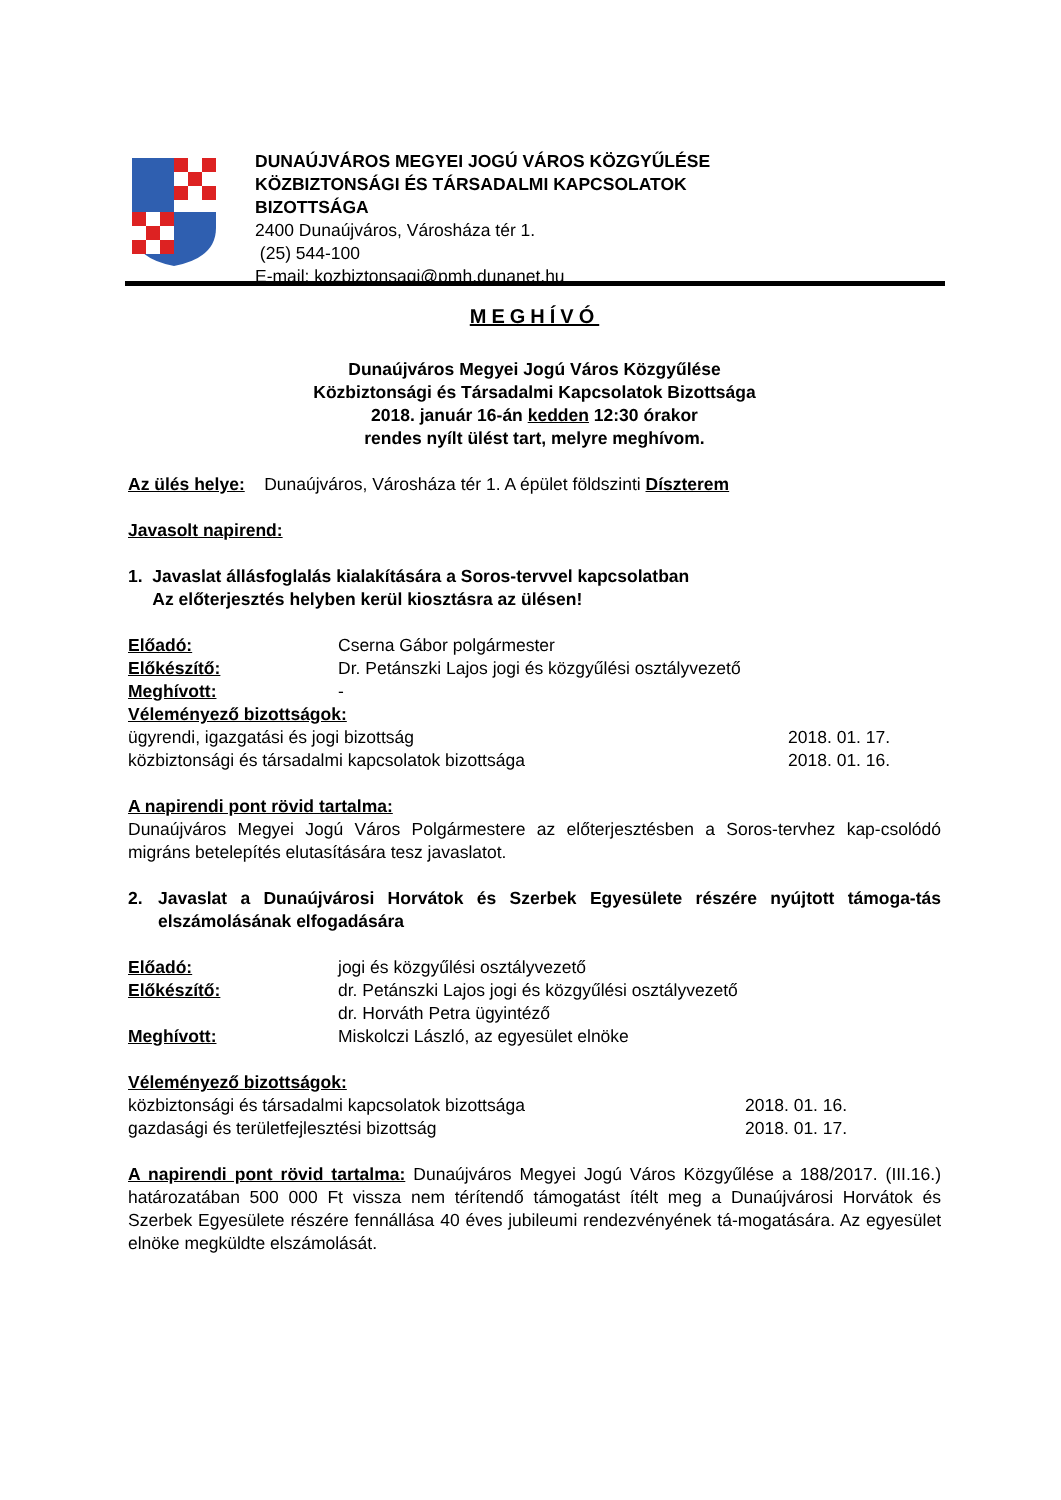DUNAÚJVÁROS MEGYEI JOGÚ VÁROS KÖZGYŰLÉSE
KÖZBIZTONSÁGI ÉS TÁRSADALMI KAPCSOLATOK
BIZOTTSÁGA
2400 Dunaújváros, Városháza tér 1.
(25) 544-100
E-mail: kozbiztonsagi@pmh.dunanet.hu
MEGHÍVÓ
Dunaújváros Megyei Jogú Város Közgyűlése
Közbiztonsági és Társadalmi Kapcsolatok Bizottsága
2018. január 16-án kedden 12:30 órakor
rendes nyílt ülést tart, melyre meghívom.
Az ülés helye: Dunaújváros, Városháza tér 1. A épület földszinti Díszterem
Javasolt napirend:
1. Javaslat állásfoglalás kialakítására a Soros-tervvel kapcsolatban
Az előterjesztés helyben kerül kiosztásra az ülésen!
Előadó: Cserna Gábor polgármester
Előkészítő: Dr. Petánszki Lajos jogi és közgyűlési osztályvezető
Meghívott: -
Véleményező bizottságok:
ügyrendi, igazgatási és jogi bizottság 2018. 01. 17.
közbiztonsági és társadalmi kapcsolatok bizottsága 2018. 01. 16.
A napirendi pont rövid tartalma:
Dunaújváros Megyei Jogú Város Polgármestere az előterjesztésben a Soros-tervhez kap-csolódó migráns betelepítés elutasítására tesz javaslatot.
2. Javaslat a Dunaújvárosi Horvátok és Szerbek Egyesülete részére nyújtott támoga-tás elszámolásának elfogadására
Előadó: jogi és közgyűlési osztályvezető
Előkészítő: dr. Petánszki Lajos jogi és közgyűlési osztályvezető
dr. Horváth Petra ügyintéző
Meghívott: Miskolczi László, az egyesület elnöke
Véleményező bizottságok:
közbiztonsági és társadalmi kapcsolatok bizottsága 2018. 01. 16.
gazdasági és területfejlesztési bizottság 2018. 01. 17.
A napirendi pont rövid tartalma: Dunaújváros Megyei Jogú Város Közgyűlése a 188/2017. (III.16.) határozatában 500 000 Ft vissza nem térítendő támogatást ítélt meg a Dunaújvárosi Horvátok és Szerbek Egyesülete részére fennállása 40 éves jubileumi rendezvényének tá-mogatására. Az egyesület elnöke megküldte elszámolását.